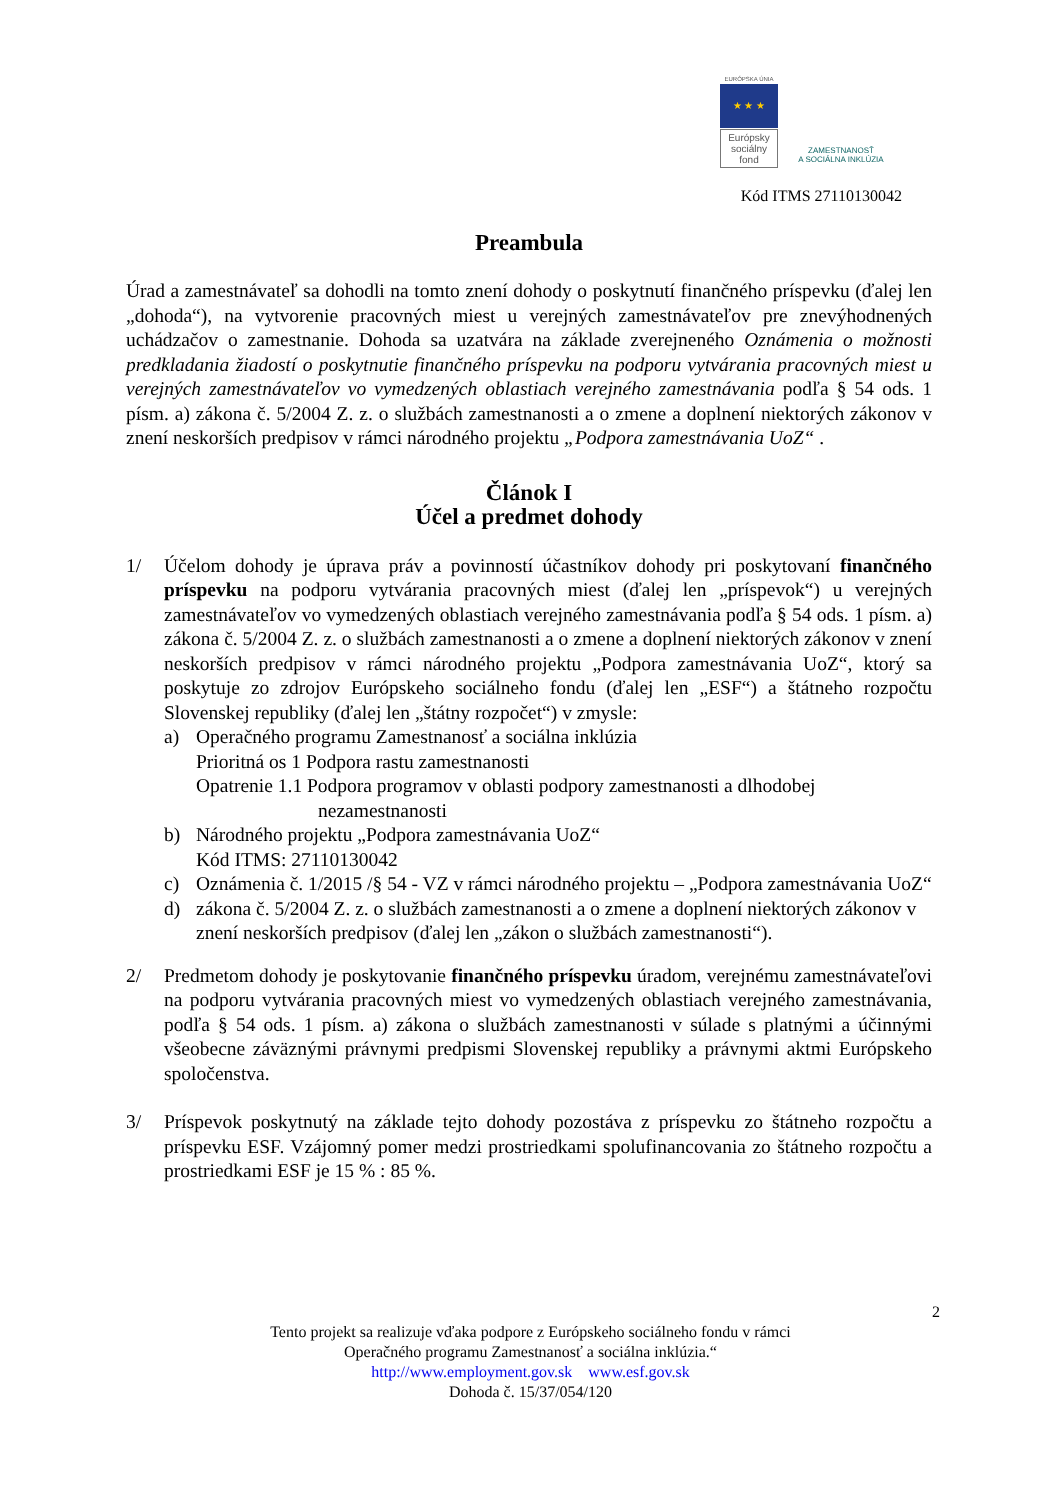EURÓPSKA ÚNIA
★ ★ ★
Európsky
sociálny
fond
ZAMESTNANOSŤ
A SOCIÁLNA INKLÚZIA
Kód ITMS 27110130042
Preambula
Úrad a zamestnávateľ sa dohodli na tomto znení dohody o poskytnutí finančného príspevku (ďalej len „dohoda“), na vytvorenie pracovných miest u verejných zamestnávateľov pre znevýhodnených uchádzačov o zamestnanie. Dohoda sa uzatvára na základe zverejneného Oznámenia o možnosti predkladania žiadostí o poskytnutie finančného príspevku na podporu vytvárania pracovných miest u verejných zamestnávateľov vo vymedzených oblastiach verejného zamestnávania podľa § 54 ods. 1 písm. a) zákona č. 5/2004 Z. z. o službách zamestnanosti a o zmene a doplnení niektorých zákonov v znení neskorších predpisov v rámci národného projektu „Podpora zamestnávania UoZ“ .
Článok I
Účel a predmet dohody
1/ Účelom dohody je úprava práv a povinností účastníkov dohody pri poskytovaní finančného príspevku na podporu vytvárania pracovných miest (ďalej len „príspevok“) u verejných zamestnávateľov vo vymedzených oblastiach verejného zamestnávania podľa § 54 ods. 1 písm. a) zákona č. 5/2004 Z. z. o službách zamestnanosti a o zmene a doplnení niektorých zákonov v znení neskorších predpisov v rámci národného projektu „Podpora zamestnávania UoZ“, ktorý sa poskytuje zo zdrojov Európskeho sociálneho fondu (ďalej len „ESF“) a štátneho rozpočtu Slovenskej republiky (ďalej len „štátny rozpočet“) v zmysle:
a) Operačného programu Zamestnanosť a sociálna inklúzia
Prioritná os 1 Podpora rastu zamestnanosti
Opatrenie 1.1 Podpora programov v oblasti podpory zamestnanosti a dlhodobej
nezamestnanosti
b) Národného projektu „Podpora zamestnávania UoZ“
Kód ITMS: 27110130042
c) Oznámenia č. 1/2015 /§ 54 - VZ v rámci národného projektu – „Podpora zamestnávania UoZ“
d) zákona č. 5/2004 Z. z. o službách zamestnanosti a o zmene a doplnení niektorých zákonov v znení neskorších predpisov (ďalej len „zákon o službách zamestnanosti“).
2/ Predmetom dohody je poskytovanie finančného príspevku úradom, verejnému zamestnávateľovi na podporu vytvárania pracovných miest vo vymedzených oblastiach verejného zamestnávania, podľa § 54 ods. 1 písm. a) zákona o službách zamestnanosti v súlade s platnými a účinnými všeobecne záväznými právnymi predpismi Slovenskej republiky a právnymi aktmi Európskeho spoločenstva.
3/ Príspevok poskytnutý na základe tejto dohody pozostáva z príspevku zo štátneho rozpočtu a príspevku ESF. Vzájomný pomer medzi prostriedkami spolufinancovania zo štátneho rozpočtu a prostriedkami ESF je 15 % : 85 %.
2
Tento projekt sa realizuje vďaka podpore z Európskeho sociálneho fondu v rámci
Operačného programu Zamestnanosť a sociálna inklúzia.“
http://www.employment.gov.sk www.esf.gov.sk
Dohoda č. 15/37/054/120